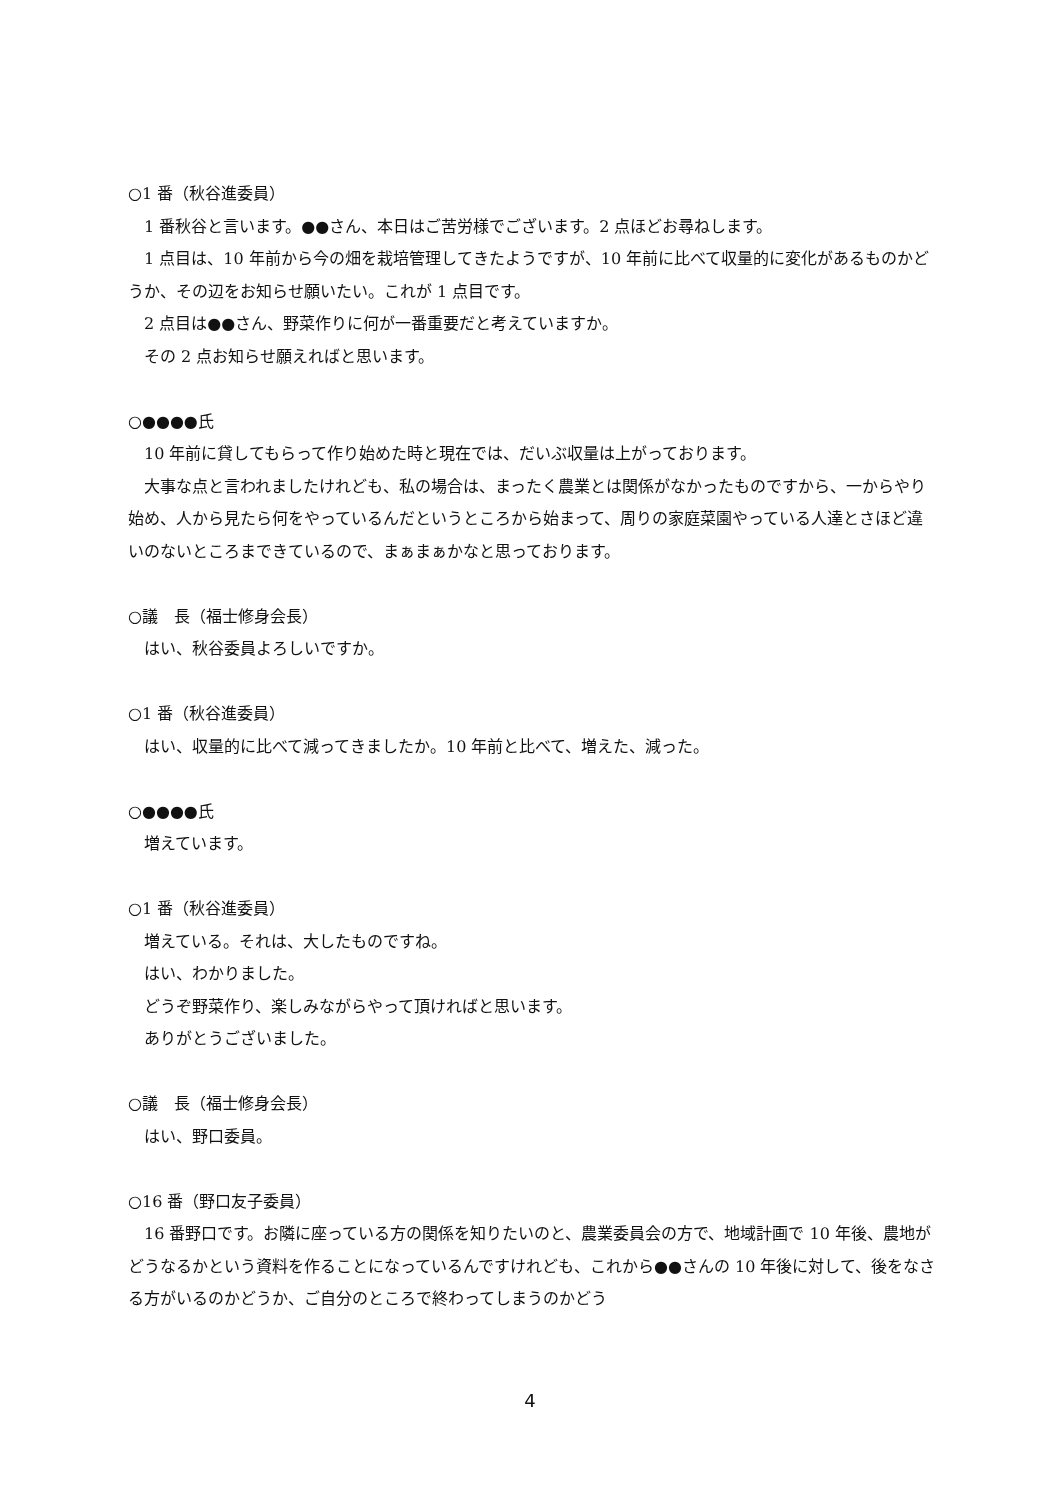○1 番（秋谷進委員）
1 番秋谷と言います。●●さん、本日はご苦労様でございます。2 点ほどお尋ねします。
1 点目は、10 年前から今の畑を栽培管理してきたようですが、10 年前に比べて収量的に変化があるものかどうか、その辺をお知らせ願いたい。これが 1 点目です。
2 点目は●●さん、野菜作りに何が一番重要だと考えていますか。
その 2 点お知らせ願えればと思います。
○●●●●氏
10 年前に貸してもらって作り始めた時と現在では、だいぶ収量は上がっております。
大事な点と言われましたけれども、私の場合は、まったく農業とは関係がなかったものですから、一からやり始め、人から見たら何をやっているんだというところから始まって、周りの家庭菜園やっている人達とさほど違いのないところまできているので、まぁまぁかなと思っております。
○議　長（福士修身会長）
はい、秋谷委員よろしいですか。
○1 番（秋谷進委員）
はい、収量的に比べて減ってきましたか。10 年前と比べて、増えた、減った。
○●●●●氏
増えています。
○1 番（秋谷進委員）
増えている。それは、大したものですね。
はい、わかりました。
どうぞ野菜作り、楽しみながらやって頂ければと思います。
ありがとうございました。
○議　長（福士修身会長）
はい、野口委員。
○16 番（野口友子委員）
16 番野口です。お隣に座っている方の関係を知りたいのと、農業委員会の方で、地域計画で 10 年後、農地がどうなるかという資料を作ることになっているんですけれども、これから●●さんの 10 年後に対して、後をなさる方がいるのかどうか、ご自分のところで終わってしまうのかどう
4